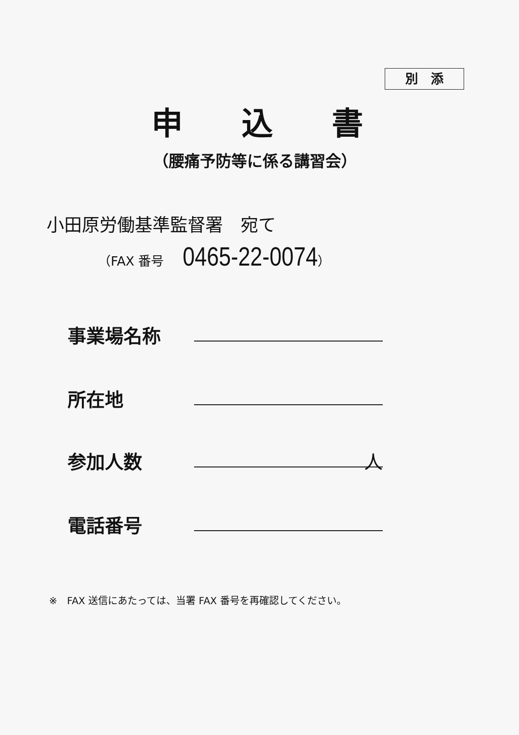別　添
申込書
（腰痛予防等に係る講習会）
小田原労働基準監督署　宛て
（FAX 番号 0465-22-0074）
事業場名称
所在地
参加人数 人
電話番号
※　FAX 送信にあたっては、当署 FAX 番号を再確認してください。